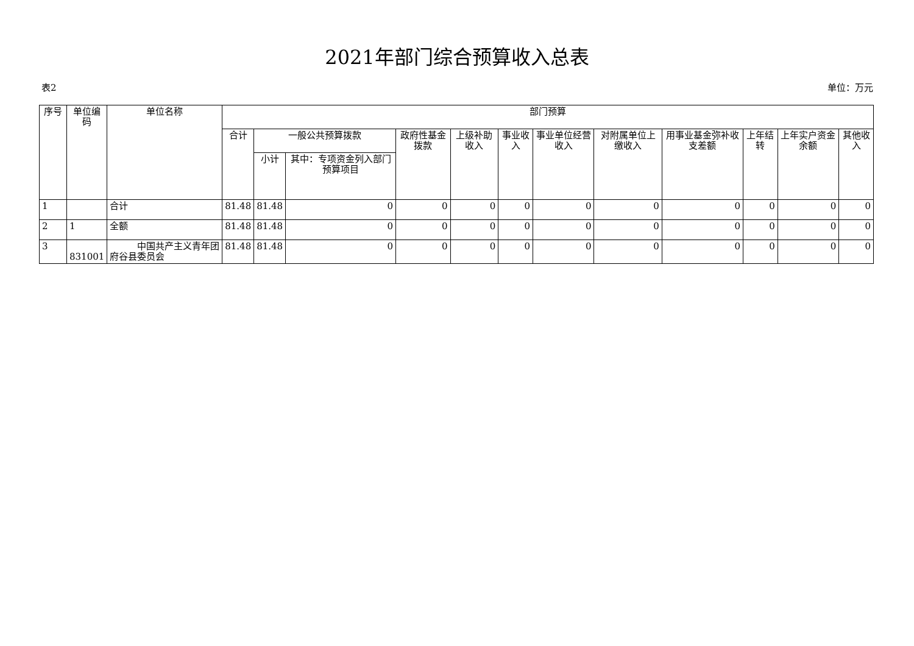2021年部门综合预算收入总表
表2 单位：万元
| 序号 | 单位编码 | 单位名称 | 部门预算 | | | | | | | | | | | |
| --- | --- | --- | --- | --- | --- | --- | --- | --- | --- | --- | --- | --- | --- | --- |
| | | | 合计 | 一般公共预算拨款 | | 政府性基金拨款 | 上级补助收入 | 事业收入 | 事业单位经营收入 | 对附属单位上缴收入 | 用事业基金弥补收支差额 | 上年结转 | 上年实户资金余额 | 其他收入 |
| | | | | 小计 | 其中：专项资金列入部门预算项目 | | | | | | | | | |
| 1 | | 合计 | 81.48 | 81.48 | 0 | 0 | 0 | 0 | 0 | 0 | 0 | 0 | 0 | 0 |
| 2 | 1 | 全额 | 81.48 | 81.48 | 0 | 0 | 0 | 0 | 0 | 0 | 0 | 0 | 0 | 0 |
| 3 | 831001 | 中国共产主义青年团府谷县委员会 | 81.48 | 81.48 | 0 | 0 | 0 | 0 | 0 | 0 | 0 | 0 | 0 | 0 |